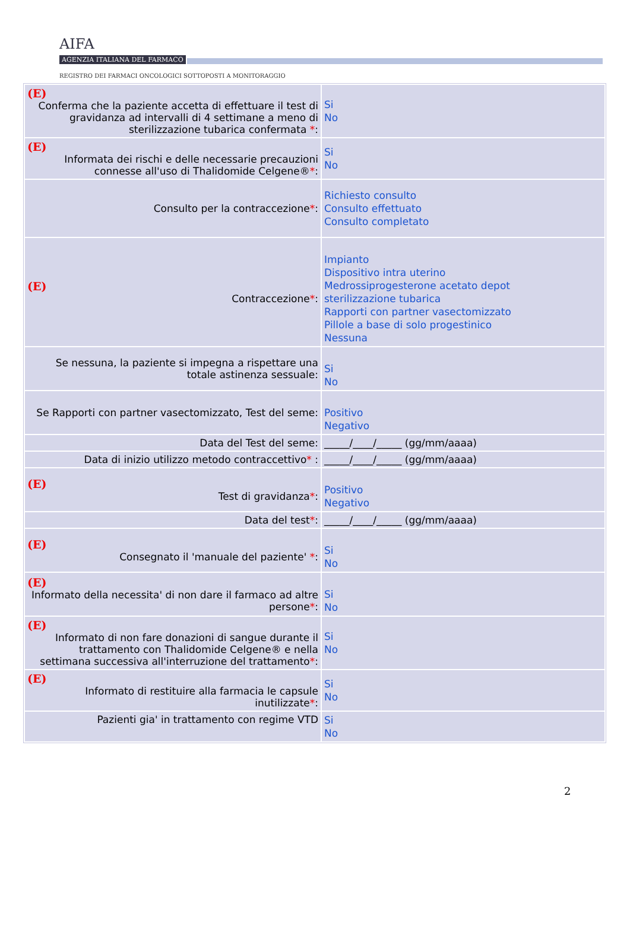AIFA
AGENZIA ITALIANA DEL FARMACO
REGISTRO DEI FARMACI ONCOLOGICI SOTTOPOSTI A MONITORAGGIO
| (E) Conferma che la paziente accetta di effettuare il test di gravidanza ad intervalli di 4 settimane a meno di sterilizzazione tubarica confermata * : | Si No |
| (E) Informata dei rischi e delle necessarie precauzioni connesse all'uso di Thalidomide Celgene® * : | Si No |
| Consulto per la contraccezione * : | Richiesto consulto Consulto effettuato Consulto completato |
| (E) Contraccezione * : | Impianto Dispositivo intra uterino Medrossiprogesterone acetato depot sterilizzazione tubarica Rapporti con partner vasectomizzato Pillole a base di solo progestinico Nessuna |
| Se nessuna, la paziente si impegna a rispettare una totale astinenza sessuale: | Si No |
| Se Rapporti con partner vasectomizzato, Test del seme: | Positivo Negativo |
| Data del Test del seme: | _____/____/_____ (gg/mm/aaaa) |
| Data di inizio utilizzo metodo contraccettivo * : | _____/____/_____ (gg/mm/aaaa) |
| (E) Test di gravidanza * : | Positivo Negativo |
| Data del test * : | _____/____/_____ (gg/mm/aaaa) |
| (E) Consegnato il 'manuale del paziente' * : | Si No |
| (E) Informato della necessita' di non dare il farmaco ad altre persone * : | Si No |
| (E) Informato di non fare donazioni di sangue durante il trattamento con Thalidomide Celgene® e nella settimana successiva all'interruzione del trattamento * : | Si No |
| (E) Informato di restituire alla farmacia le capsule inutilizzate * : | Si No |
| Pazienti gia' in trattamento con regime VTD | Si No |
2